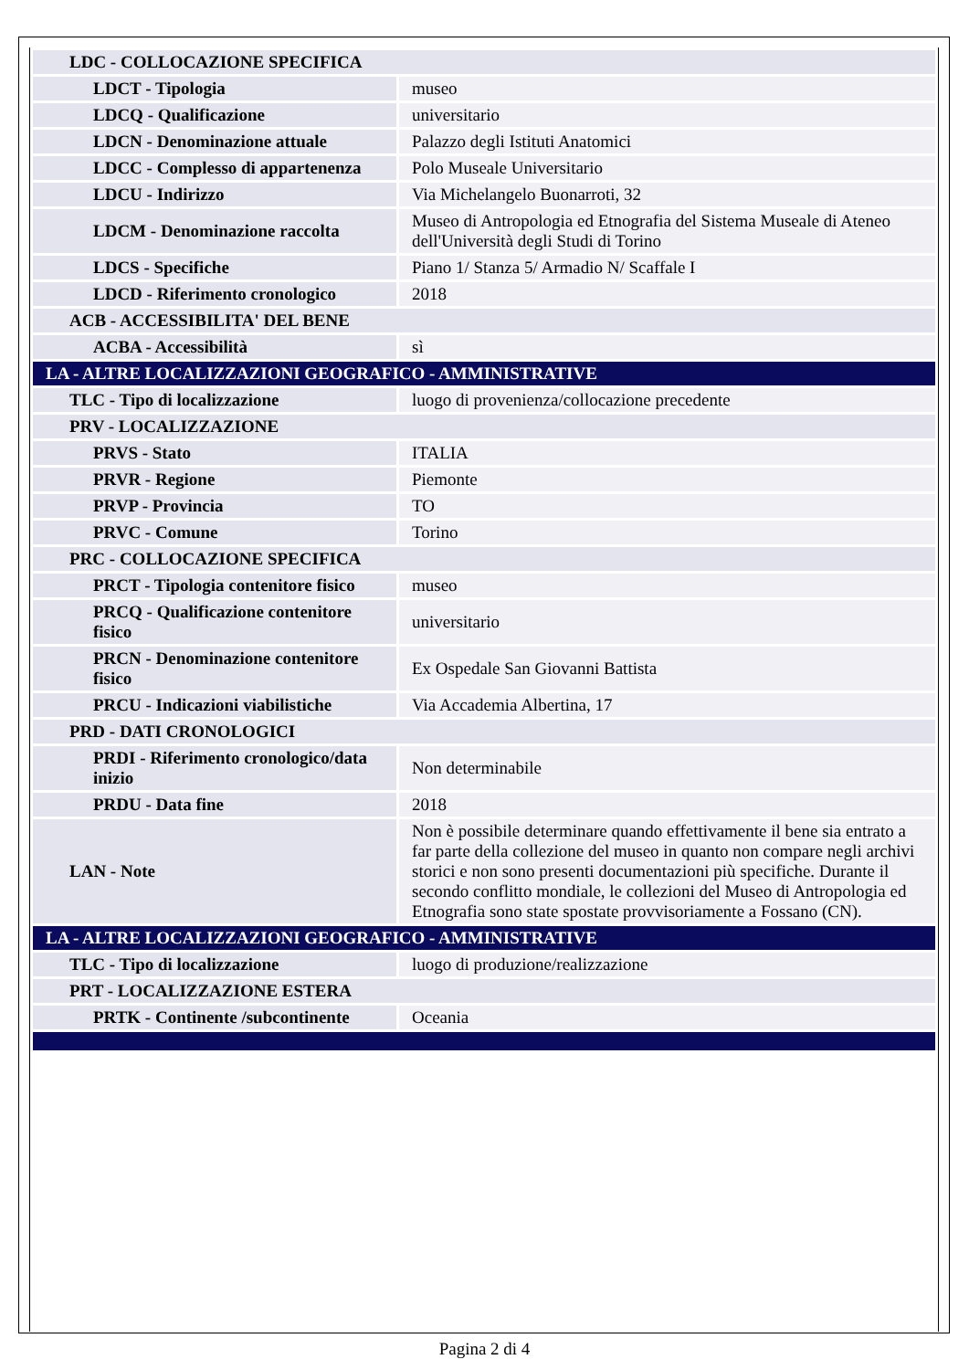| LDC - COLLOCAZIONE SPECIFICA | |
| LDCT - Tipologia | museo |
| LDCQ - Qualificazione | universitario |
| LDCN - Denominazione attuale | Palazzo degli Istituti Anatomici |
| LDCC - Complesso di appartenenza | Polo Museale Universitario |
| LDCU - Indirizzo | Via Michelangelo Buonarroti, 32 |
| LDCM - Denominazione raccolta | Museo di Antropologia ed Etnografia del Sistema Museale di Ateneo dell'Università degli Studi di Torino |
| LDCS - Specifiche | Piano 1/ Stanza 5/ Armadio N/ Scaffale I |
| LDCD - Riferimento cronologico | 2018 |
| ACB - ACCESSIBILITA' DEL BENE | |
| ACBA - Accessibilità | sì |
| LA - ALTRE LOCALIZZAZIONI GEOGRAFICO - AMMINISTRATIVE | |
| TLC - Tipo di localizzazione | luogo di provenienza/collocazione precedente |
| PRV - LOCALIZZAZIONE | |
| PRVS - Stato | ITALIA |
| PRVR - Regione | Piemonte |
| PRVP - Provincia | TO |
| PRVC - Comune | Torino |
| PRC - COLLOCAZIONE SPECIFICA | |
| PRCT - Tipologia contenitore fisico | museo |
| PRCQ - Qualificazione contenitore fisico | universitario |
| PRCN - Denominazione contenitore fisico | Ex Ospedale San Giovanni Battista |
| PRCU - Indicazioni viabilistiche | Via Accademia Albertina, 17 |
| PRD - DATI CRONOLOGICI | |
| PRDI - Riferimento cronologico/data inizio | Non determinabile |
| PRDU - Data fine | 2018 |
| LAN - Note | Non è possibile determinare quando effettivamente il bene sia entrato a far parte della collezione del museo in quanto non compare negli archivi storici e non sono presenti documentazioni più specifiche. Durante il secondo conflitto mondiale, le collezioni del Museo di Antropologia ed Etnografia sono state spostate provvisoriamente a Fossano (CN). |
| LA - ALTRE LOCALIZZAZIONI GEOGRAFICO - AMMINISTRATIVE | |
| TLC - Tipo di localizzazione | luogo di produzione/realizzazione |
| PRT - LOCALIZZAZIONE ESTERA | |
| PRTK - Continente /subcontinente | Oceania |
Pagina 2 di 4